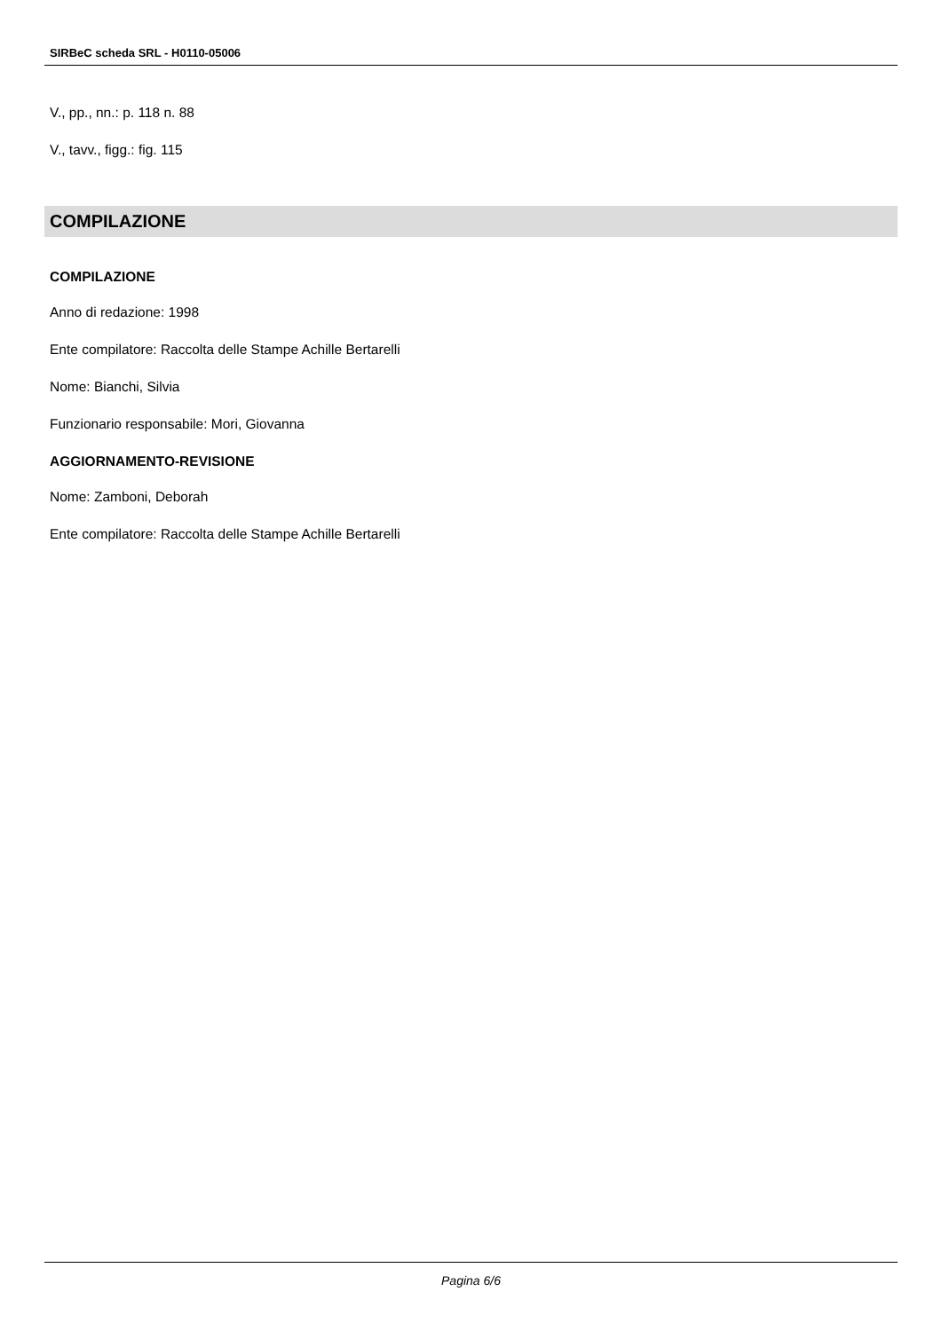SIRBeC scheda SRL - H0110-05006
V., pp., nn.: p. 118 n. 88
V., tavv., figg.: fig. 115
COMPILAZIONE
COMPILAZIONE
Anno di redazione: 1998
Ente compilatore: Raccolta delle Stampe Achille Bertarelli
Nome: Bianchi, Silvia
Funzionario responsabile: Mori, Giovanna
AGGIORNAMENTO-REVISIONE
Nome: Zamboni, Deborah
Ente compilatore: Raccolta delle Stampe Achille Bertarelli
Pagina 6/6